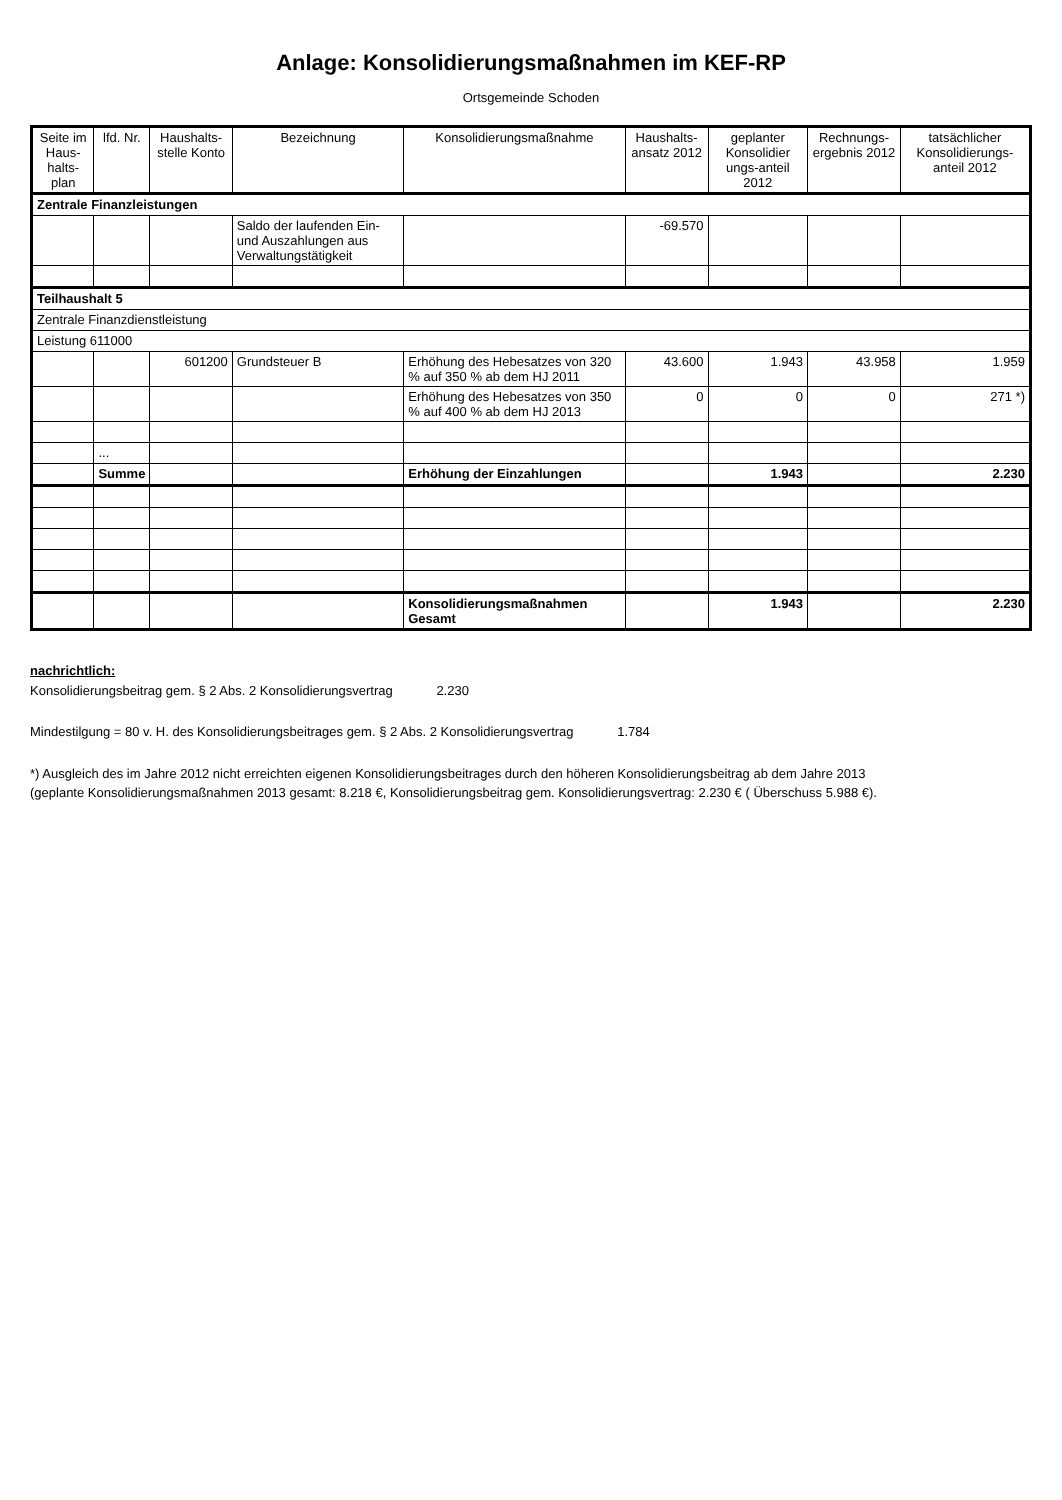Anlage: Konsolidierungsmaßnahmen im KEF-RP
Ortsgemeinde Schoden
| Seite im Haus-halts-plan | lfd. Nr. | Haushalts-stelle Konto | Bezeichnung | Konsolidierungsmaßnahme | Haushalts-ansatz 2012 | geplanter Konsolidier ungs-anteil 2012 | Rechnungs-ergebnis 2012 | tatsächlicher Konsolidierungs-anteil 2012 |
| --- | --- | --- | --- | --- | --- | --- | --- | --- |
| Zentrale Finanzleistungen | | | | | | | | |
| | | | Saldo der laufenden Ein- und Auszahlungen aus Verwaltungstätigkeit | | -69.570 | | | |
| Teilhaushalt 5 | | | | | | | | |
| Zentrale Finanzdienstleistung | | | | | | | | |
| Leistung 611000 | | | | | | | | |
| | | 601200 | Grundsteuer B | Erhöhung des Hebesatzes von 320 % auf 350 % ab dem HJ 2011 | 43.600 | 1.943 | 43.958 | 1.959 |
| | | | | Erhöhung des Hebesatzes von 350 % auf 400 % ab dem HJ 2013 | 0 | 0 | 0 | 271 *) |
| | ... | | | | | | | |
| | Summe | | | Erhöhung der Einzahlungen | | 1.943 | | 2.230 |
| | | | | Konsolidierungsmaßnahmen Gesamt | | 1.943 | | 2.230 |
nachrichtlich:
Konsolidierungsbeitrag gem. § 2 Abs. 2 Konsolidierungsvertrag 2.230
Mindestilgung = 80 v. H. des Konsolidierungsbeitrages gem. § 2 Abs. 2 Konsolidierungsvertrag 1.784
*) Ausgleich des im Jahre 2012 nicht erreichten eigenen Konsolidierungsbeitrages durch den höheren Konsolidierungsbeitrag ab dem Jahre 2013
(geplante Konsolidierungsmaßnahmen 2013 gesamt: 8.218 €, Konsolidierungsbeitrag gem. Konsolidierungsvertrag: 2.230 € ( Überschuss 5.988 €).